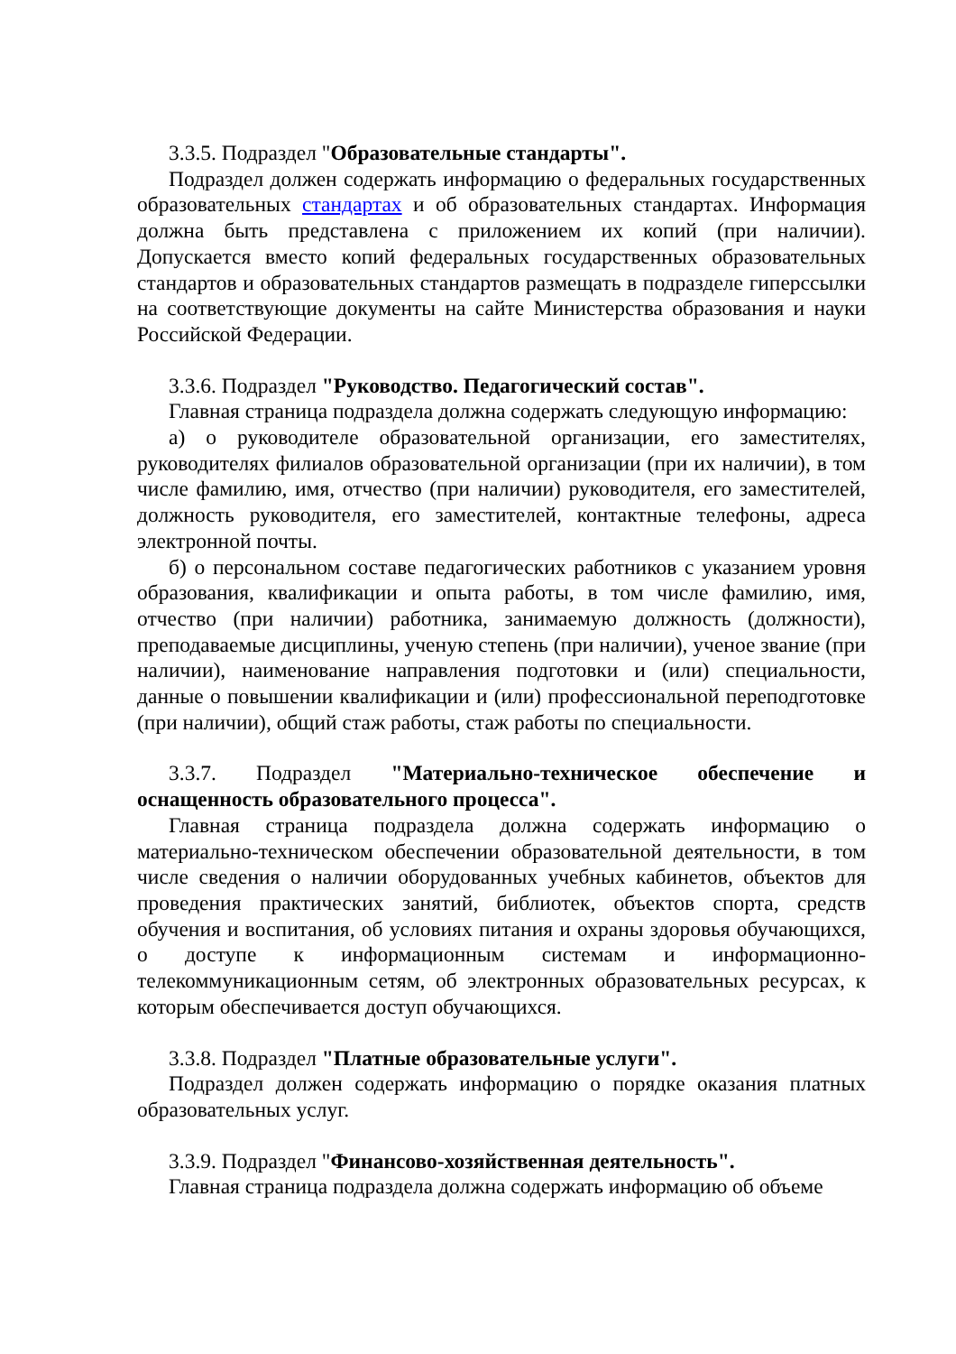3.3.5. Подраздел "Образовательные стандарты".
Подраздел должен содержать информацию о федеральных государственных образовательных стандартах и об образовательных стандартах. Информация должна быть представлена с приложением их копий (при наличии). Допускается вместо копий федеральных государственных образовательных стандартов и образовательных стандартов размещать в подразделе гиперссылки на соответствующие документы на сайте Министерства образования и науки Российской Федерации.
3.3.6. Подраздел "Руководство. Педагогический состав".
Главная страница подраздела должна содержать следующую информацию:
а) о руководителе образовательной организации, его заместителях, руководителях филиалов образовательной организации (при их наличии), в том числе фамилию, имя, отчество (при наличии) руководителя, его заместителей, должность руководителя, его заместителей, контактные телефоны, адреса электронной почты.
б) о персональном составе педагогических работников с указанием уровня образования, квалификации и опыта работы, в том числе фамилию, имя, отчество (при наличии) работника, занимаемую должность (должности), преподаваемые дисциплины, ученую степень (при наличии), ученое звание (при наличии), наименование направления подготовки и (или) специальности, данные о повышении квалификации и (или) профессиональной переподготовке (при наличии), общий стаж работы, стаж работы по специальности.
3.3.7. Подраздел "Материально-техническое обеспечение и оснащенность образовательного процесса".
Главная страница подраздела должна содержать информацию о материально-техническом обеспечении образовательной деятельности, в том числе сведения о наличии оборудованных учебных кабинетов, объектов для проведения практических занятий, библиотек, объектов спорта, средств обучения и воспитания, об условиях питания и охраны здоровья обучающихся, о доступе к информационным системам и информационно-телекоммуникационным сетям, об электронных образовательных ресурсах, к которым обеспечивается доступ обучающихся.
3.3.8. Подраздел "Платные образовательные услуги".
Подраздел должен содержать информацию о порядке оказания платных образовательных услуг.
3.3.9. Подраздел "Финансово-хозяйственная деятельность".
Главная страница подраздела должна содержать информацию об объеме